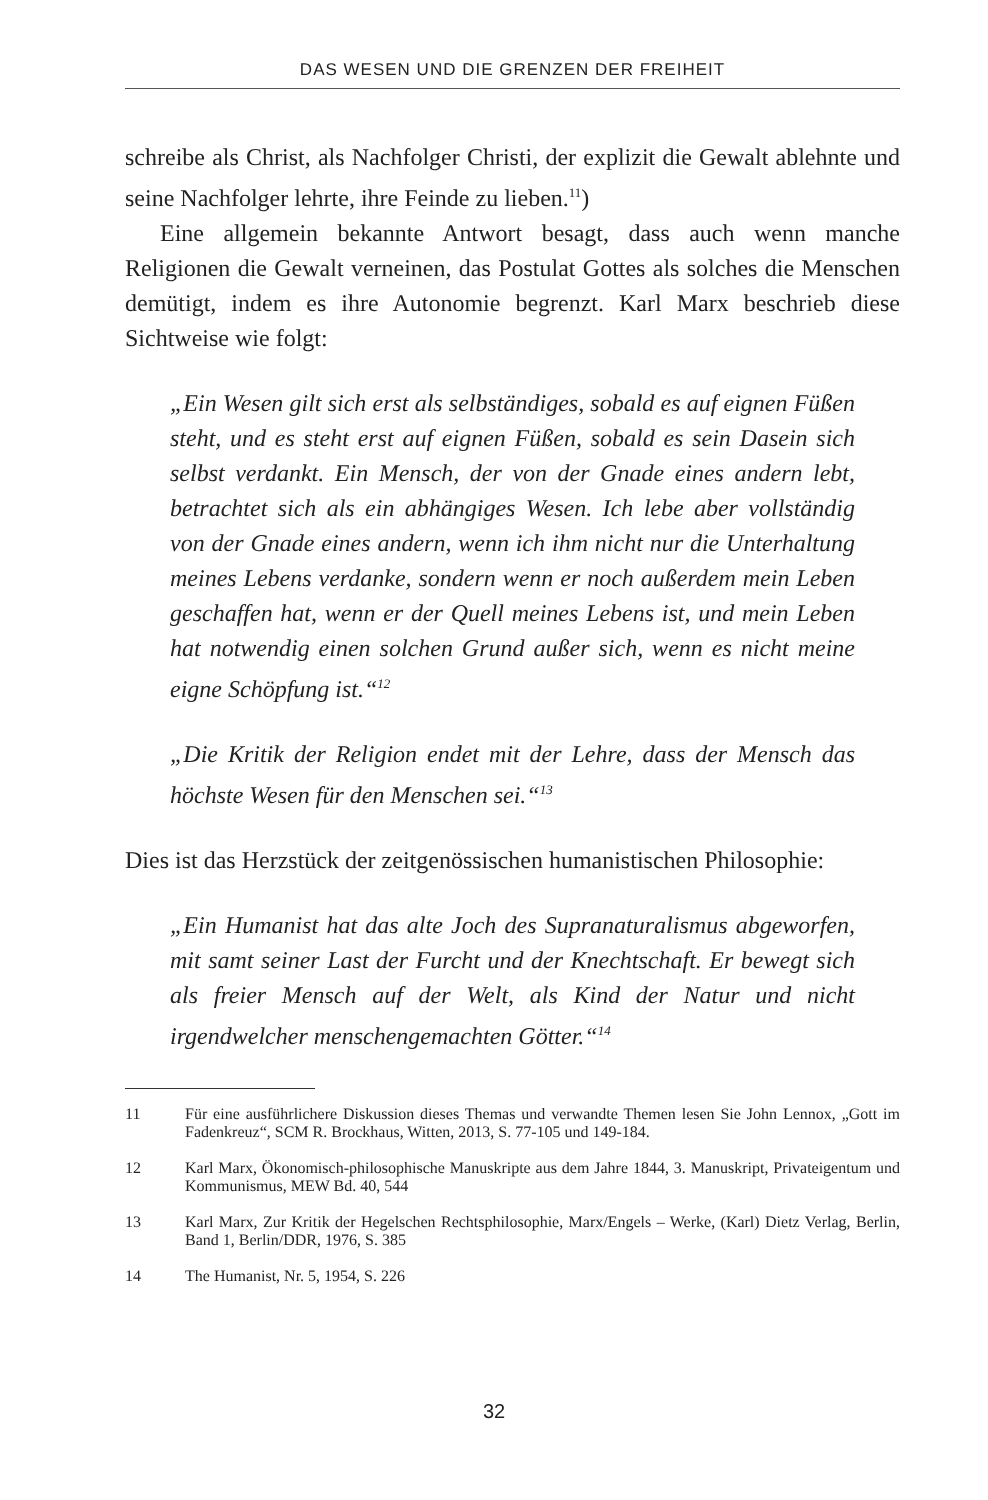DAS WESEN UND DIE GRENZEN DER FREIHEIT
schreibe als Christ, als Nachfolger Christi, der explizit die Gewalt ablehnte und seine Nachfolger lehrte, ihre Feinde zu lieben.<sup>11</sup>)
Eine allgemein bekannte Antwort besagt, dass auch wenn manche Religionen die Gewalt verneinen, das Postulat Gottes als solches die Menschen demütigt, indem es ihre Autonomie begrenzt. Karl Marx beschrieb diese Sichtweise wie folgt:
„Ein Wesen gilt sich erst als selbständiges, sobald es auf eignen Füßen steht, und es steht erst auf eignen Füßen, sobald es sein Dasein sich selbst verdankt. Ein Mensch, der von der Gnade eines andern lebt, betrachtet sich als ein abhängiges Wesen. Ich lebe aber vollständig von der Gnade eines andern, wenn ich ihm nicht nur die Unterhaltung meines Lebens verdanke, sondern wenn er noch außerdem mein Leben geschaffen hat, wenn er der Quell meines Lebens ist, und mein Leben hat notwendig einen solchen Grund außer sich, wenn es nicht meine eigne Schöpfung ist.“<sup>12</sup>
„Die Kritik der Religion endet mit der Lehre, dass der Mensch das höchste Wesen für den Menschen sei.“<sup>13</sup>
Dies ist das Herzstück der zeitgenössischen humanistischen Philosophie:
„Ein Humanist hat das alte Joch des Supranaturalismus abgeworfen, mit samt seiner Last der Furcht und der Knechtschaft. Er bewegt sich als freier Mensch auf der Welt, als Kind der Natur und nicht irgendwelcher menschengemachten Götter.“<sup>14</sup>
11 Für eine ausführlichere Diskussion dieses Themas und verwandte Themen lesen Sie John Lennox, „Gott im Fadenkreuz“, SCM R. Brockhaus, Witten, 2013, S. 77-105 und 149-184.
12 Karl Marx, Ökonomisch-philosophische Manuskripte aus dem Jahre 1844, 3. Manuskript, Privateigentum und Kommunismus, MEW Bd. 40, 544
13 Karl Marx, Zur Kritik der Hegelschen Rechtsphilosophie, Marx/Engels – Werke, (Karl) Dietz Verlag, Berlin, Band 1, Berlin/DDR, 1976, S. 385
14 The Humanist, Nr. 5, 1954, S. 226
32